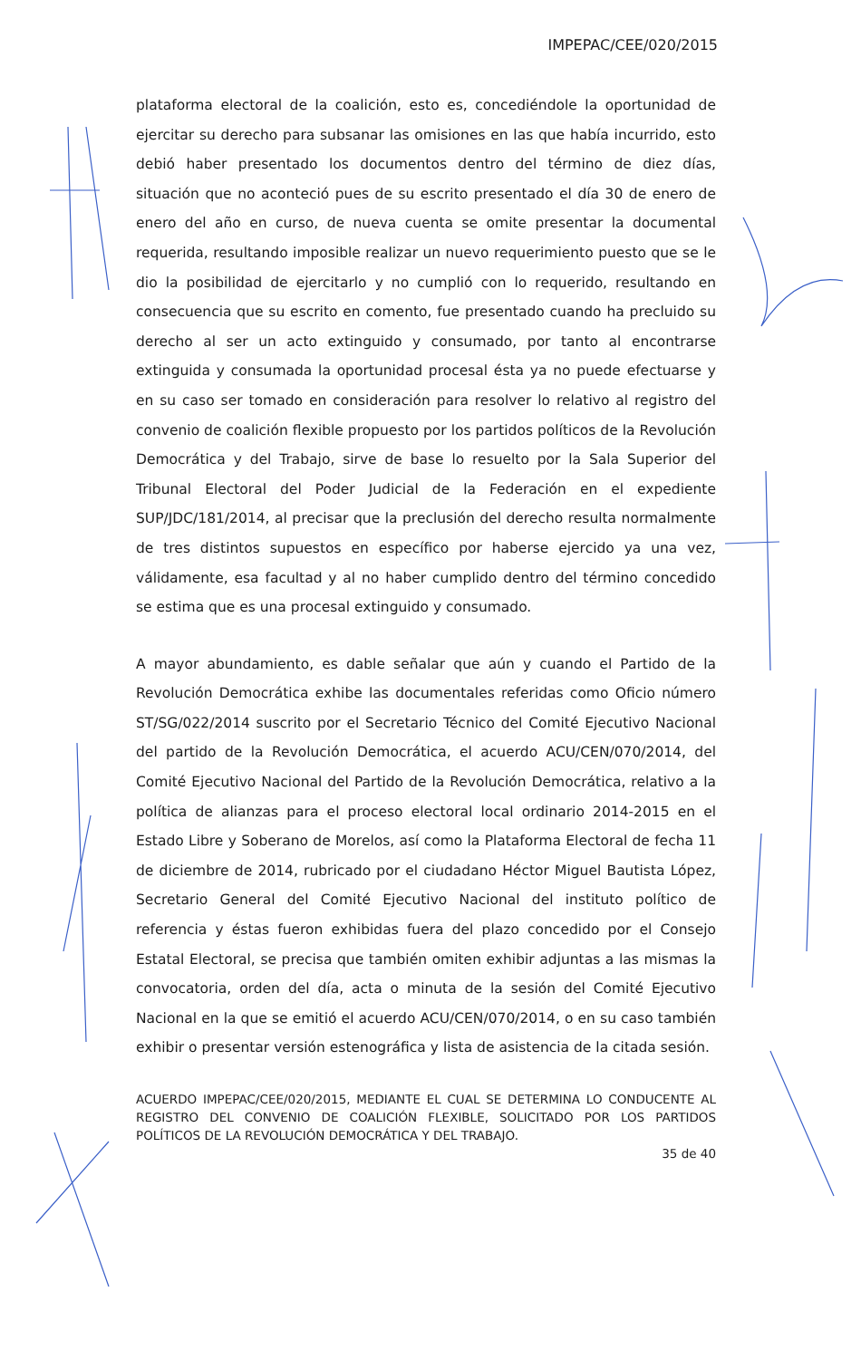IMPEPAC/CEE/020/2015
plataforma electoral de la coalición, esto es, concediéndole la oportunidad de ejercitar su derecho para subsanar las omisiones en las que había incurrido, esto debió haber presentado los documentos dentro del término de diez días, situación que no aconteció pues de su escrito presentado el día 30 de enero de enero del año en curso, de nueva cuenta se omite presentar la documental requerida, resultando imposible realizar un nuevo requerimiento puesto que se le dio la posibilidad de ejercitarlo y no cumplió con lo requerido, resultando en consecuencia que su escrito en comento, fue presentado cuando ha precluido su derecho al ser un acto extinguido y consumado, por tanto al encontrarse extinguida y consumada la oportunidad procesal ésta ya no puede efectuarse y en su caso ser tomado en consideración para resolver lo relativo al registro del convenio de coalición flexible propuesto por los partidos políticos de la Revolución Democrática y del Trabajo, sirve de base lo resuelto por la Sala Superior del Tribunal Electoral del Poder Judicial de la Federación en el expediente SUP/JDC/181/2014, al precisar que la preclusión del derecho resulta normalmente de tres distintos supuestos en específico por haberse ejercido ya una vez, válidamente, esa facultad y al no haber cumplido dentro del término concedido se estima que es una procesal extinguido y consumado.
A mayor abundamiento, es dable señalar que aún y cuando el Partido de la Revolución Democrática exhibe las documentales referidas como Oficio número ST/SG/022/2014 suscrito por el Secretario Técnico del Comité Ejecutivo Nacional del partido de la Revolución Democrática, el acuerdo ACU/CEN/070/2014, del Comité Ejecutivo Nacional del Partido de la Revolución Democrática, relativo a la política de alianzas para el proceso electoral local ordinario 2014-2015 en el Estado Libre y Soberano de Morelos, así como la Plataforma Electoral de fecha 11 de diciembre de 2014, rubricado por el ciudadano Héctor Miguel Bautista López, Secretario General del Comité Ejecutivo Nacional del instituto político de referencia y éstas fueron exhibidas fuera del plazo concedido por el Consejo Estatal Electoral, se precisa que también omiten exhibir adjuntas a las mismas la convocatoria, orden del día, acta o minuta de la sesión del Comité Ejecutivo Nacional en la que se emitió el acuerdo ACU/CEN/070/2014, o en su caso también exhibir o presentar versión estenográfica y lista de asistencia de la citada sesión.
ACUERDO IMPEPAC/CEE/020/2015, MEDIANTE EL CUAL SE DETERMINA LO CONDUCENTE AL REGISTRO DEL CONVENIO DE COALICIÓN FLEXIBLE, SOLICITADO POR LOS PARTIDOS POLÍTICOS DE LA REVOLUCIÓN DEMOCRÁTICA Y DEL TRABAJO.
35 de 40